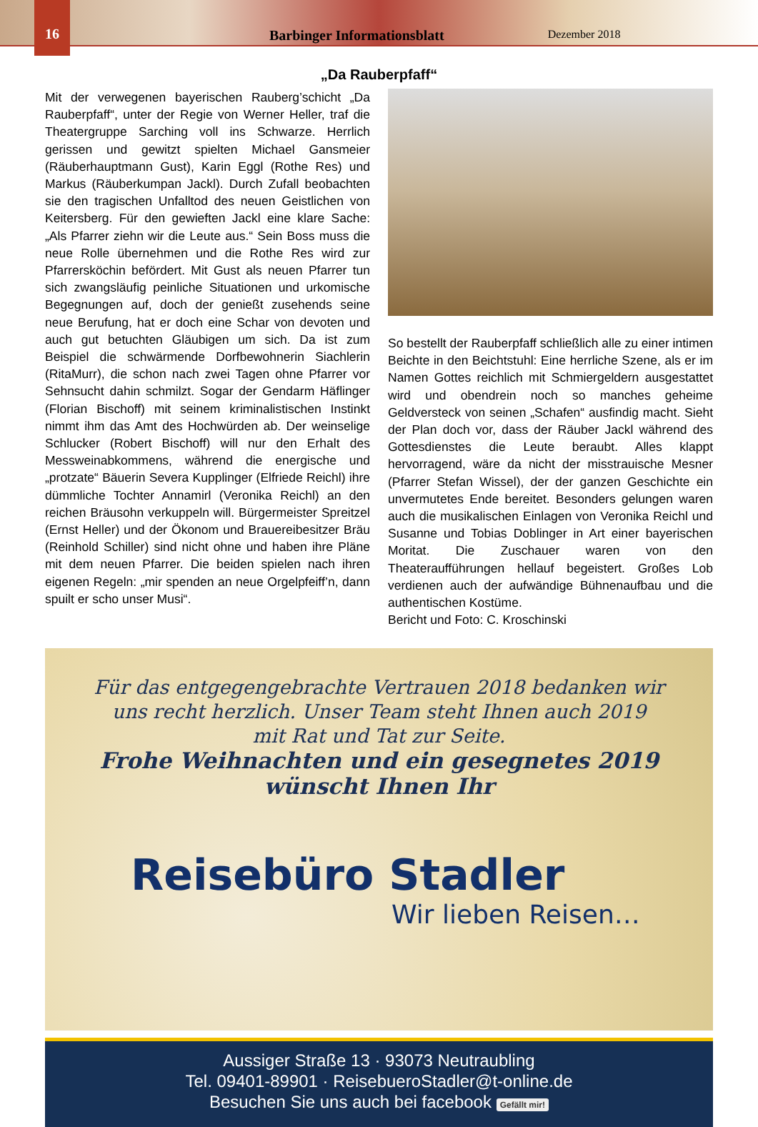16
Barbinger Informationsblatt Dezember 2018
„Da Rauberpfaff“
Mit der verwegenen bayerischen Rauberg’schicht „Da Rauberpfaff“, unter der Regie von Werner Heller, traf die Theatergruppe Sarching voll ins Schwarze. Herrlich gerissen und gewitzt spielten Michael Gansmeier (Räuberhauptmann Gust), Karin Eggl (Rothe Res) und Markus (Räuberkumpan Jackl). Durch Zufall beobachten sie den tragischen Unfalltod des neuen Geistlichen von Keitersberg. Für den gewieften Jackl eine klare Sache: „Als Pfarrer ziehn wir die Leute aus.“ Sein Boss muss die neue Rolle übernehmen und die Rothe Res wird zur Pfarrersköchin befördert. Mit Gust als neuen Pfarrer tun sich zwangsläufig peinliche Situationen und urkomische Begegnungen auf, doch der genießt zusehends seine neue Berufung, hat er doch eine Schar von devoten und auch gut betuchten Gläubigen um sich. Da ist zum Beispiel die schwärmende Dorfbewohnerin Siachlerin (RitaMurr), die schon nach zwei Tagen ohne Pfarrer vor Sehnsucht dahin schmilzt. Sogar der Gendarm Häflinger (Florian Bischoff) mit seinem kriminalistischen Instinkt nimmt ihm das Amt des Hochwürden ab. Der weinselige Schlucker (Robert Bischoff) will nur den Erhalt des Messweinabkommens, während die energische und „protzate“ Bäuerin Severa Kupplinger (Elfriede Reichl) ihre dümmliche Tochter Annamirl (Veronika Reichl) an den reichen Bräusohn verkuppeln will. Bürgermeister Spreitzel (Ernst Heller) und der Ökonom und Brauereibesitzer Bräu (Reinhold Schiller) sind nicht ohne und haben ihre Pläne mit dem neuen Pfarrer. Die beiden spielen nach ihren eigenen Regeln: „mir spenden an neue Orgelpfeiff’n, dann spuilt er scho unser Musi“.
So bestellt der Rauberpfaff schließlich alle zu einer intimen Beichte in den Beichtstuhl: Eine herrliche Szene, als er im Namen Gottes reichlich mit Schmiergeldern ausgestattet wird und obendrein noch so manches geheime Geldversteck von seinen „Schafen“ ausfindig macht. Sieht der Plan doch vor, dass der Räuber Jackl während des Gottesdienstes die Leute beraubt. Alles klappt hervorragend, wäre da nicht der misstrauische Mesner (Pfarrer Stefan Wissel), der der ganzen Geschichte ein unvermutetes Ende bereitet. Besonders gelungen waren auch die musikalischen Einlagen von Veronika Reichl und Susanne und Tobias Doblinger in Art einer bayerischen Moritat. Die Zuschauer waren von den Theateraufführungen hellauf begeistert. Großes Lob verdienen auch der aufwändige Bühnenaufbau und die authentischen Kostüme.
Bericht und Foto: C. Kroschinski
Für das entgegengebrachte Vertrauen 2018 bedanken wir
uns recht herzlich. Unser Team steht Ihnen auch 2019
mit Rat und Tat zur Seite.
Frohe Weihnachten und ein gesegnetes 2019
wünscht Ihnen Ihr
Reisebüro Stadler
Wir lieben Reisen…
Aussiger Straße 13 · 93073 Neutraubling
Tel. 09401-89901 · ReisebueroStadler@t-online.de
Besuchen Sie uns auch bei facebook Gefällt mir!